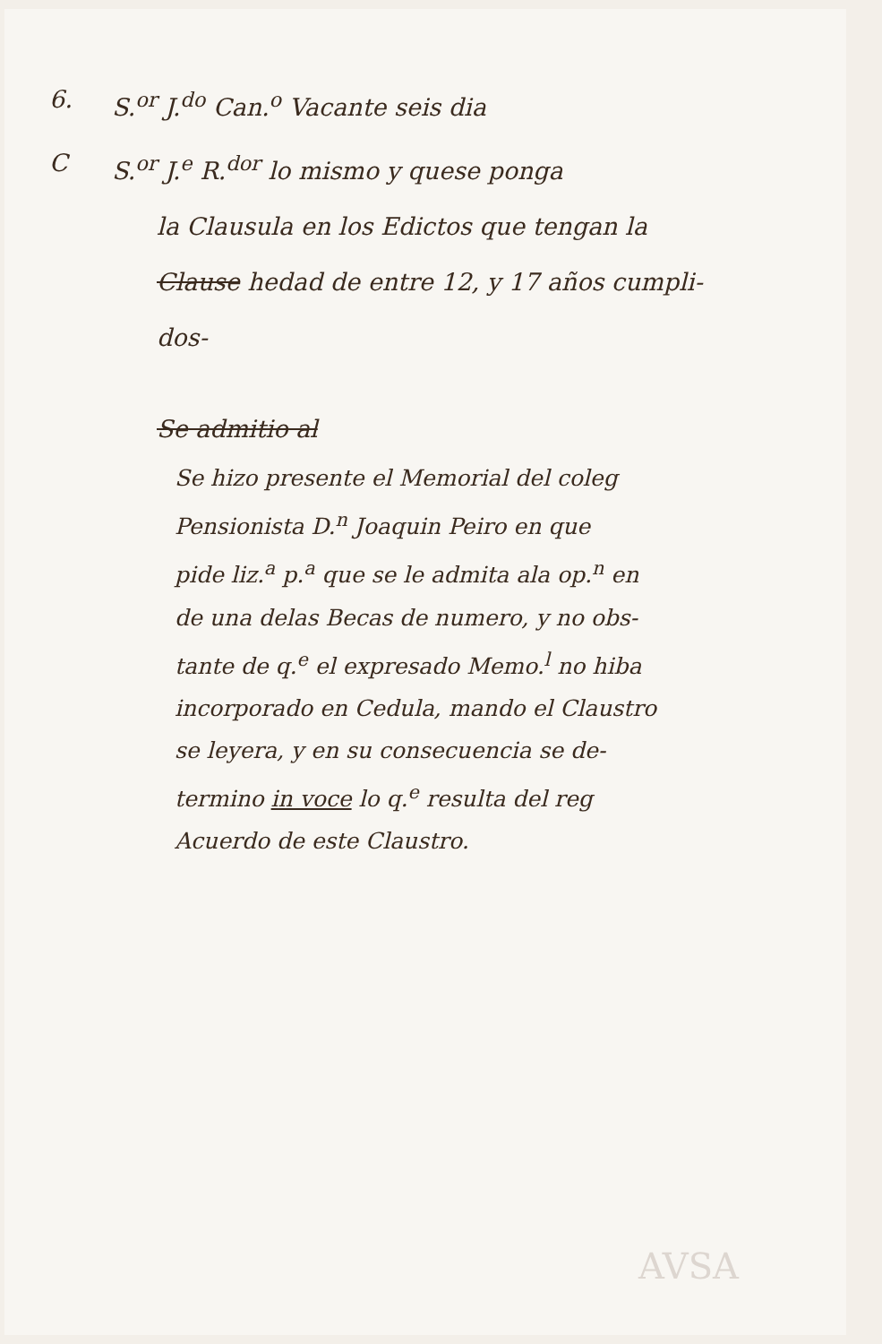6. S.<sup>or</sup> J.<sup>do</sup> Can.<sup>o</sup> Vacante seis dia
C S.<sup>or</sup> J.<sup>e</sup> R.<sup>dor</sup> lo mismo y quese ponga
la Clausula en los Edictos que tengan la
Clause hedad de entre 12, y 17 años cumpli-
dos-
Se admitio al
Se hizo presente el Memorial del coleg
Pensionista D.<sup>n</sup> Joaquin Peiro en que
pide liz.<sup>a</sup> p.<sup>a</sup> que se le admita ala op.<sup>n</sup> en
de una delas Becas de numero, y no obs-
tante de q.<sup>e</sup> el expresado Memo.<sup>l</sup> no hiba
incorporado en Cedula, mando el Claustro
se leyera, y en su consecuencia se de-
termino in voce lo q.<sup>e</sup> resulta del reg
Acuerdo de este Claustro.
AVSA